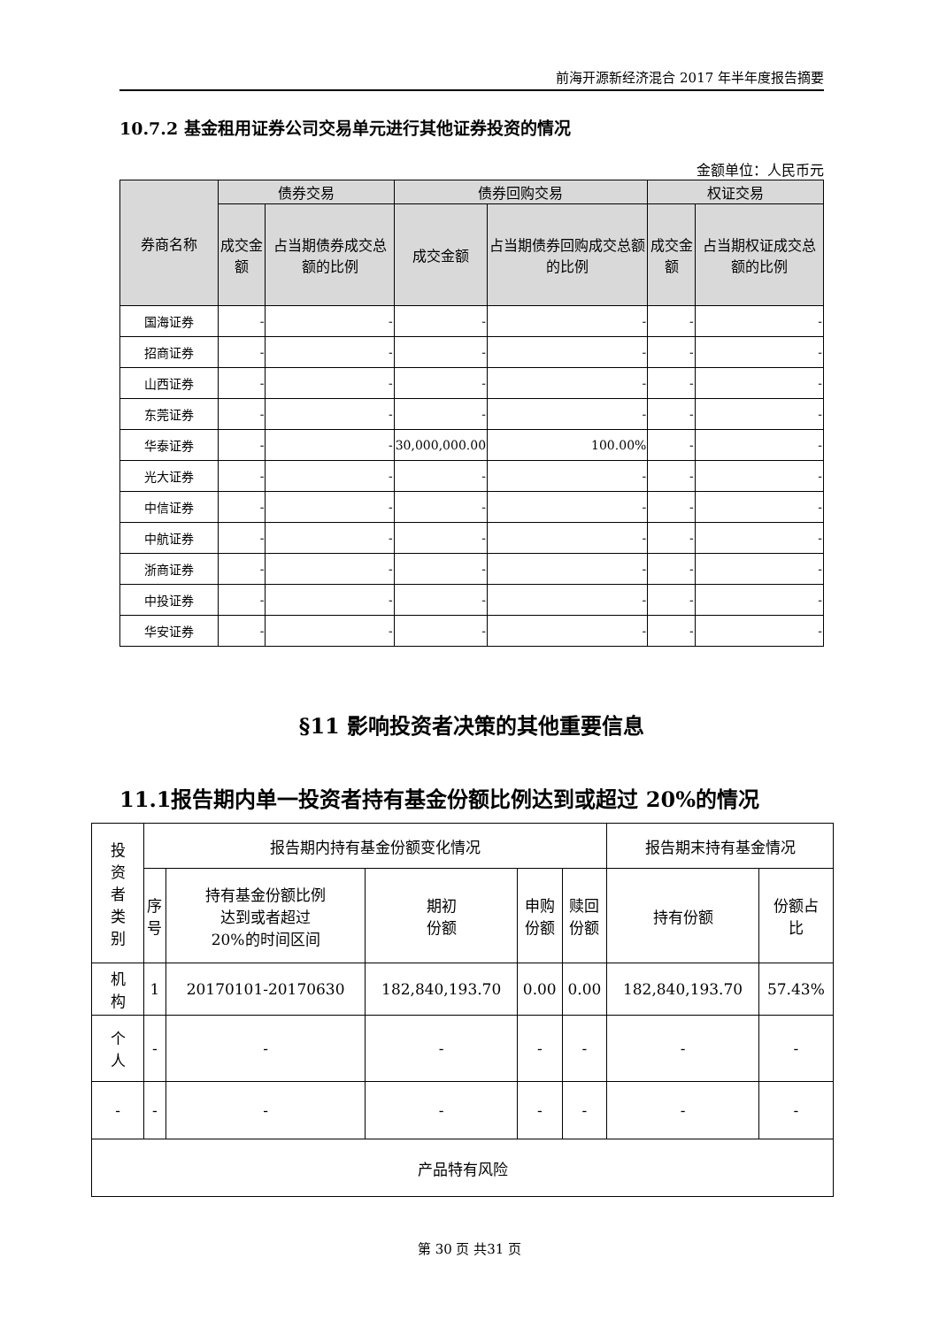前海开源新经济混合 2017 年半年度报告摘要
10.7.2 基金租用证券公司交易单元进行其他证券投资的情况
金额单位：人民币元
| 券商名称 | 债券交易 | | 债券回购交易 | | 权证交易 | |
| --- | --- | --- | --- | --- | --- | --- |
| | 成交金额 | 占当期债券成交总额的比例 | 成交金额 | 占当期债券回购成交总额的比例 | 成交金额 | 占当期权证成交总额的比例 |
| 国海证券 | - | - | - | - | - | - |
| 招商证券 | - | - | - | - | - | - |
| 山西证券 | - | - | - | - | - | - |
| 东莞证券 | - | - | - | - | - | - |
| 华泰证券 | - | - | 30,000,000.00 | 100.00% | - | - |
| 光大证券 | - | - | - | - | - | - |
| 中信证券 | - | - | - | - | - | - |
| 中航证券 | - | - | - | - | - | - |
| 浙商证券 | - | - | - | - | - | - |
| 中投证券 | - | - | - | - | - | - |
| 华安证券 | - | - | - | - | - | - |
§11 影响投资者决策的其他重要信息
11.1报告期内单一投资者持有基金份额比例达到或超过 20%的情况
| 投 资 者 类 别 | 报告期内持有基金份额变化情况 | | | | | 报告期末持有基金情况 | |
| | 序 号 | 持有基金份额比例 达到或者超过 20%的时间区间 | 期初 份额 | 申购 份额 | 赎回 份额 | 持有份额 | 份额占 比 |
| 机 构 | 1 | 20170101-20170630 | 182,840,193.70 | 0.00 | 0.00 | 182,840,193.70 | 57.43% |
| 个 人 | - | - | - | - | - | - | - |
| - | - | - | - | - | - | - | - |
| 产品特有风险 | | | | | | | |
第 30 页 共31 页